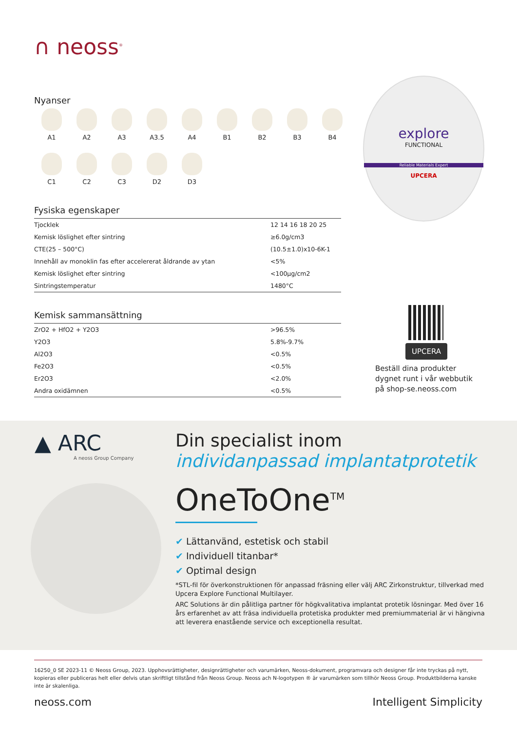∩ neoss<sup>®</sup>
Nyanser
A1
A2
A3
A3.5
A4
B1
B2
B3
B4
C1
C2
C3
D2
D3
Fysiska egenskaper
| Tjocklek | 12 14 16 18 20 25 |
| Kemisk löslighet efter sintring | ≥6.0g/cm3 |
| CTE(25 – 500°C) | (10.5±1.0)x10-6K-1 |
| Innehåll av monoklin fas efter accelererat åldrande av ytan | <5% |
| Kemisk löslighet efter sintring | <100μg/cm2 |
| Sintringstemperatur | 1480°C |
Kemisk sammansättning
| ZrO2 + HfO2 + Y2O3 | >96.5% |
| Y2O3 | 5.8%-9.7% |
| Al2O3 | <0.5% |
| Fe2O3 | <0.5% |
| Er2O3 | <2.0% |
| Andra oxidämnen | <0.5% |
explore
FUNCTIONAL
Reliable Materials Expert
UPCERA
UPCERA
Beställ dina produkter
dygnet runt i vår webbutik
på shop-se.neoss.com
▲ ARC
A neoss Group Company
Din specialist inom individanpassad implantatprotetik
OneToOne<sup>TM</sup>
✔ Lättanvänd, estetisk och stabil
✔ Individuell titanbar*
✔ Optimal design
*STL-fil för överkonstruktionen för anpassad fräsning eller välj ARC Zirkonstruktur, tillverkad med Upcera Explore Functional Multilayer.
ARC Solutions är din pålitliga partner för högkvalitativa implantat protetik lösningar. Med över 16 års erfarenhet av att fräsa individuella protetiska produkter med premiummaterial är vi hängivna att leverera enastående service och exceptionella resultat.
16250_0 SE 2023-11 © Neoss Group, 2023. Upphovsrättigheter, designrättigheter och varumärken, Neoss-dokument, programvara och designer får inte tryckas på nytt, kopieras eller publiceras helt eller delvis utan skriftligt tillstånd från Neoss Group. Neoss ach N-logotypen ® är varumärken som tillhör Neoss Group. Produktbilderna kanske inte är skalenliga.
neoss.com Intelligent Simplicity